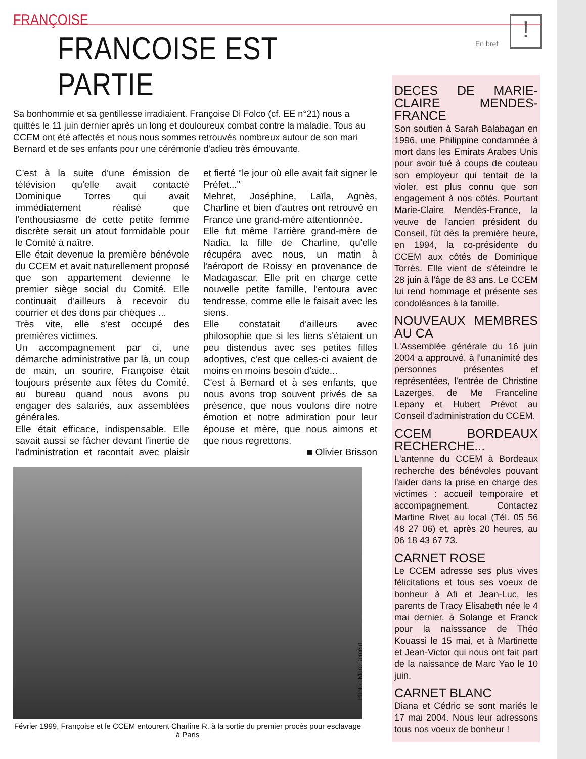FRANÇOISE
En bref
!
FRANCOISE EST PARTIE
Sa bonhommie et sa gentillesse irradiaient. Françoise Di Folco (cf. EE n°21) nous a quittés le 11 juin dernier après un long et douloureux combat contre la maladie. Tous au CCEM ont été affectés et nous nous sommes retrouvés nombreux autour de son mari Bernard et de ses enfants pour une cérémonie d'adieu très émouvante.
C'est à la suite d'une émission de télévision qu'elle avait contacté Dominique Torres qui avait immédiatement réalisé que l'enthousiasme de cette petite femme discrète serait un atout formidable pour le Comité à naître.
Elle était devenue la première bénévole du CCEM et avait naturellement proposé que son appartement devienne le premier siège social du Comité. Elle continuait d'ailleurs à recevoir du courrier et des dons par chèques ...
Très vite, elle s'est occupé des premières victimes.
Un accompagnement par ci, une démarche administrative par là, un coup de main, un sourire, Françoise était toujours présente aux fêtes du Comité, au bureau quand nous avons pu engager des salariés, aux assemblées générales.
Elle était efficace, indispensable. Elle savait aussi se fâcher devant l'inertie de l'administration et racontait avec plaisir et fierté "le jour où elle avait fait signer le Préfet..."
Mehret, Joséphine, Laïla, Agnès, Charline et bien d'autres ont retrouvé en France une grand-mère attentionnée.
Elle fut même l'arrière grand-mère de Nadia, la fille de Charline, qu'elle récupéra avec nous, un matin à l'aéroport de Roissy en provenance de Madagascar. Elle prit en charge cette nouvelle petite famille, l'entoura avec tendresse, comme elle le faisait avec les siens.
Elle constatait d'ailleurs avec philosophie que si les liens s'étaient un peu distendus avec ses petites filles adoptives, c'est que celles-ci avaient de moins en moins besoin d'aide...
C'est à Bernard et à ses enfants, que nous avons trop souvent privés de sa présence, que nous voulons dire notre émotion et notre admiration pour leur épouse et mère, que nous aimons et que nous regrettons.
■ Olivier Brisson
Février 1999, Françoise et le CCEM entourent Charline R. à la sortie du premier procès pour esclavage à Paris
Photo : Marc Deméirt
DECES DE MARIE-CLAIRE MENDES-FRANCE
Son soutien à Sarah Balabagan en 1996, une Philippine condamnée à mort dans les Emirats Arabes Unis pour avoir tué à coups de couteau son employeur qui tentait de la violer, est plus connu que son engagement à nos côtés. Pourtant Marie-Claire Mendès-France, la veuve de l'ancien président du Conseil, fût dès la première heure, en 1994, la co-présidente du CCEM aux côtés de Dominique Torrès. Elle vient de s'éteindre le 28 juin à l'âge de 83 ans. Le CCEM lui rend hommage et présente ses condoléances à la famille.
NOUVEAUX MEMBRES AU CA
L'Assemblée générale du 16 juin 2004 a approuvé, à l'unanimité des personnes présentes et représentées, l'entrée de Christine Lazerges, de Me Franceline Lepany et Hubert Prévot au Conseil d'administration du CCEM.
CCEM BORDEAUX RECHERCHE...
L'antenne du CCEM à Bordeaux recherche des bénévoles pouvant l'aider dans la prise en charge des victimes : accueil temporaire et accompagnement. Contactez Martine Rivet au local (Tél. 05 56 48 27 06) et, après 20 heures, au 06 18 43 67 73.
CARNET ROSE
Le CCEM adresse ses plus vives félicitations et tous ses voeux de bonheur à Afi et Jean-Luc, les parents de Tracy Elisabeth née le 4 mai dernier, à Solange et Franck pour la naisssance de Théo Kouassi le 15 mai, et à Martinette et Jean-Victor qui nous ont fait part de la naissance de Marc Yao le 10 juin.
CARNET BLANC
Diana et Cédric se sont mariés le 17 mai 2004. Nous leur adressons tous nos voeux de bonheur !